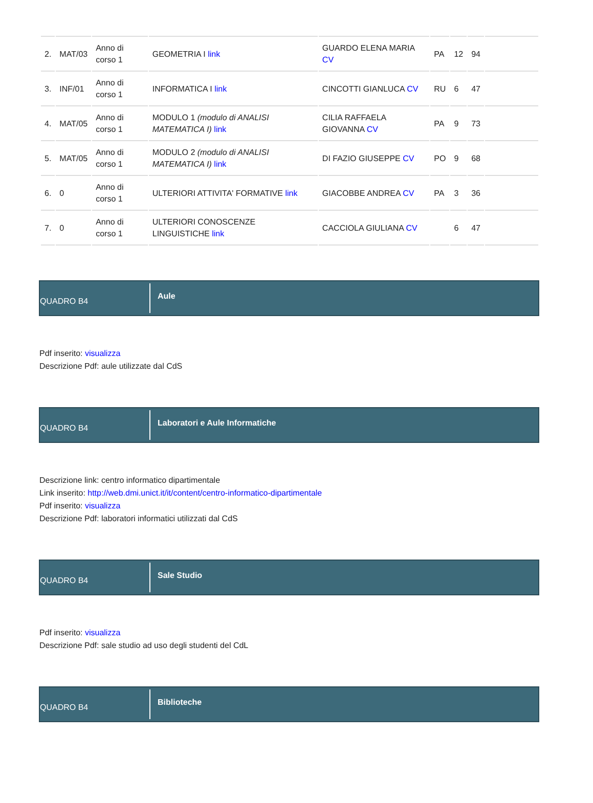| 2. | MAT/03 | Anno di corso 1 | GEOMETRIA I link | GUARDO ELENA MARIA CV | PA | 12 | 94 | |
| 3. | INF/01 | Anno di corso 1 | INFORMATICA I link | CINCOTTI GIANLUCA CV | RU | 6 | 47 | |
| 4. | MAT/05 | Anno di corso 1 | MODULO 1 (modulo di ANALISI MATEMATICA I) link | CILIA RAFFAELA GIOVANNA CV | PA | 9 | 73 | |
| 5. | MAT/05 | Anno di corso 1 | MODULO 2 (modulo di ANALISI MATEMATICA I) link | DI FAZIO GIUSEPPE CV | PO | 9 | 68 | |
| 6. | 0 | Anno di corso 1 | ULTERIORI ATTIVITA' FORMATIVE link | GIACOBBE ANDREA CV | PA | 3 | 36 | |
| 7. | 0 | Anno di corso 1 | ULTERIORI CONOSCENZE LINGUISTICHE link | CACCIOLA GIULIANA CV | | 6 | 47 | |
QUADRO B4
Aule
Pdf inserito: visualizza
Descrizione Pdf: aule utilizzate dal CdS
QUADRO B4
Laboratori e Aule Informatiche
Descrizione link: centro informatico dipartimentale
Link inserito: http://web.dmi.unict.it/it/content/centro-informatico-dipartimentale
Pdf inserito: visualizza
Descrizione Pdf: laboratori informatici utilizzati dal CdS
QUADRO B4
Sale Studio
Pdf inserito: visualizza
Descrizione Pdf: sale studio ad uso degli studenti del CdL
QUADRO B4
Biblioteche